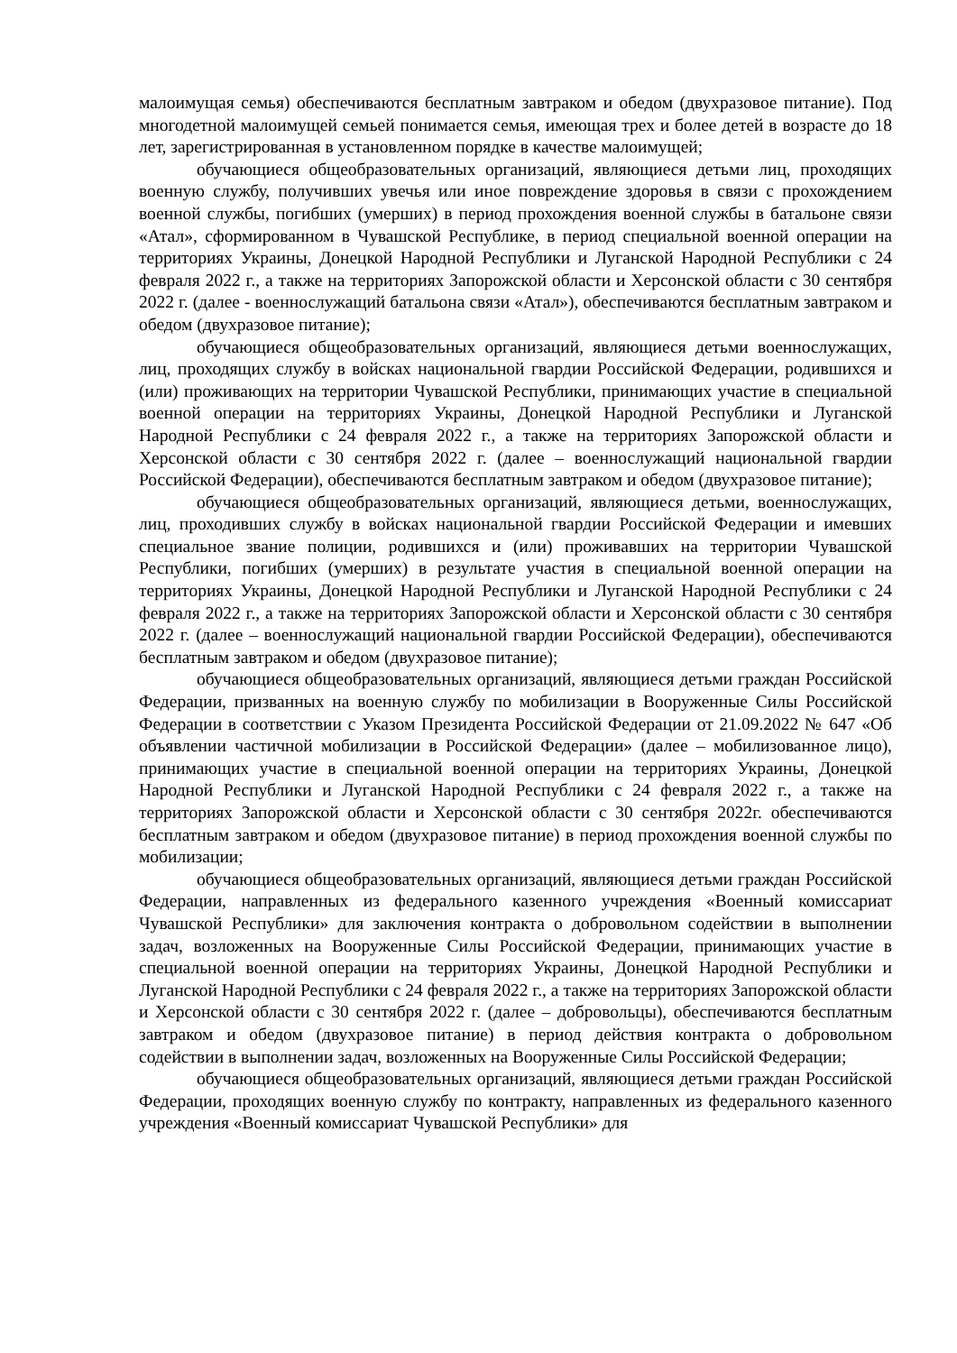малоимущая семья) обеспечиваются бесплатным завтраком и обедом (двухразовое питание). Под многодетной малоимущей семьей понимается семья, имеющая трех и более детей в возрасте до 18 лет, зарегистрированная в установленном порядке в качестве малоимущей;
обучающиеся общеобразовательных организаций, являющиеся детьми лиц, проходящих военную службу, получивших увечья или иное повреждение здоровья в связи с прохождением военной службы, погибших (умерших) в период прохождения военной службы в батальоне связи «Атал», сформированном в Чувашской Республике, в период специальной военной операции на территориях Украины, Донецкой Народной Республики и Луганской Народной Республики с 24 февраля 2022 г., а также на территориях Запорожской области и Херсонской области с 30 сентября 2022 г. (далее - военнослужащий батальона связи «Атал»), обеспечиваются бесплатным завтраком и обедом (двухразовое питание);
обучающиеся общеобразовательных организаций, являющиеся детьми военнослужащих, лиц, проходящих службу в войсках национальной гвардии Российской Федерации, родившихся и (или) проживающих на территории Чувашской Республики, принимающих участие в специальной военной операции на территориях Украины, Донецкой Народной Республики и Луганской Народной Республики с 24 февраля 2022 г., а также на территориях Запорожской области и Херсонской области с 30 сентября 2022 г. (далее – военнослужащий национальной гвардии Российской Федерации), обеспечиваются бесплатным завтраком и обедом (двухразовое питание);
обучающиеся общеобразовательных организаций, являющиеся детьми, военнослужащих, лиц, проходивших службу в войсках национальной гвардии Российской Федерации и имевших специальное звание полиции, родившихся и (или) проживавших на территории Чувашской Республики, погибших (умерших) в результате участия в специальной военной операции на территориях Украины, Донецкой Народной Республики и Луганской Народной Республики с 24 февраля 2022 г., а также на территориях Запорожской области и Херсонской области с 30 сентября 2022 г. (далее – военнослужащий национальной гвардии Российской Федерации), обеспечиваются бесплатным завтраком и обедом (двухразовое питание);
обучающиеся общеобразовательных организаций, являющиеся детьми граждан Российской Федерации, призванных на военную службу по мобилизации в Вооруженные Силы Российской Федерации в соответствии с Указом Президента Российской Федерации от 21.09.2022 № 647 «Об объявлении частичной мобилизации в Российской Федерации» (далее – мобилизованное лицо), принимающих участие в специальной военной операции на территориях Украины, Донецкой Народной Республики и Луганской Народной Республики с 24 февраля 2022 г., а также на территориях Запорожской области и Херсонской области с 30 сентября 2022г. обеспечиваются бесплатным завтраком и обедом (двухразовое питание) в период прохождения военной службы по мобилизации;
обучающиеся общеобразовательных организаций, являющиеся детьми граждан Российской Федерации, направленных из федерального казенного учреждения «Военный комиссариат Чувашской Республики» для заключения контракта о добровольном содействии в выполнении задач, возложенных на Вооруженные Силы Российской Федерации, принимающих участие в специальной военной операции на территориях Украины, Донецкой Народной Республики и Луганской Народной Республики с 24 февраля 2022 г., а также на территориях Запорожской области и Херсонской области с 30 сентября 2022 г. (далее – добровольцы), обеспечиваются бесплатным завтраком и обедом (двухразовое питание) в период действия контракта о добровольном содействии в выполнении задач, возложенных на Вооруженные Силы Российской Федерации;
обучающиеся общеобразовательных организаций, являющиеся детьми граждан Российской Федерации, проходящих военную службу по контракту, направленных из федерального казенного учреждения «Военный комиссариат Чувашской Республики» для